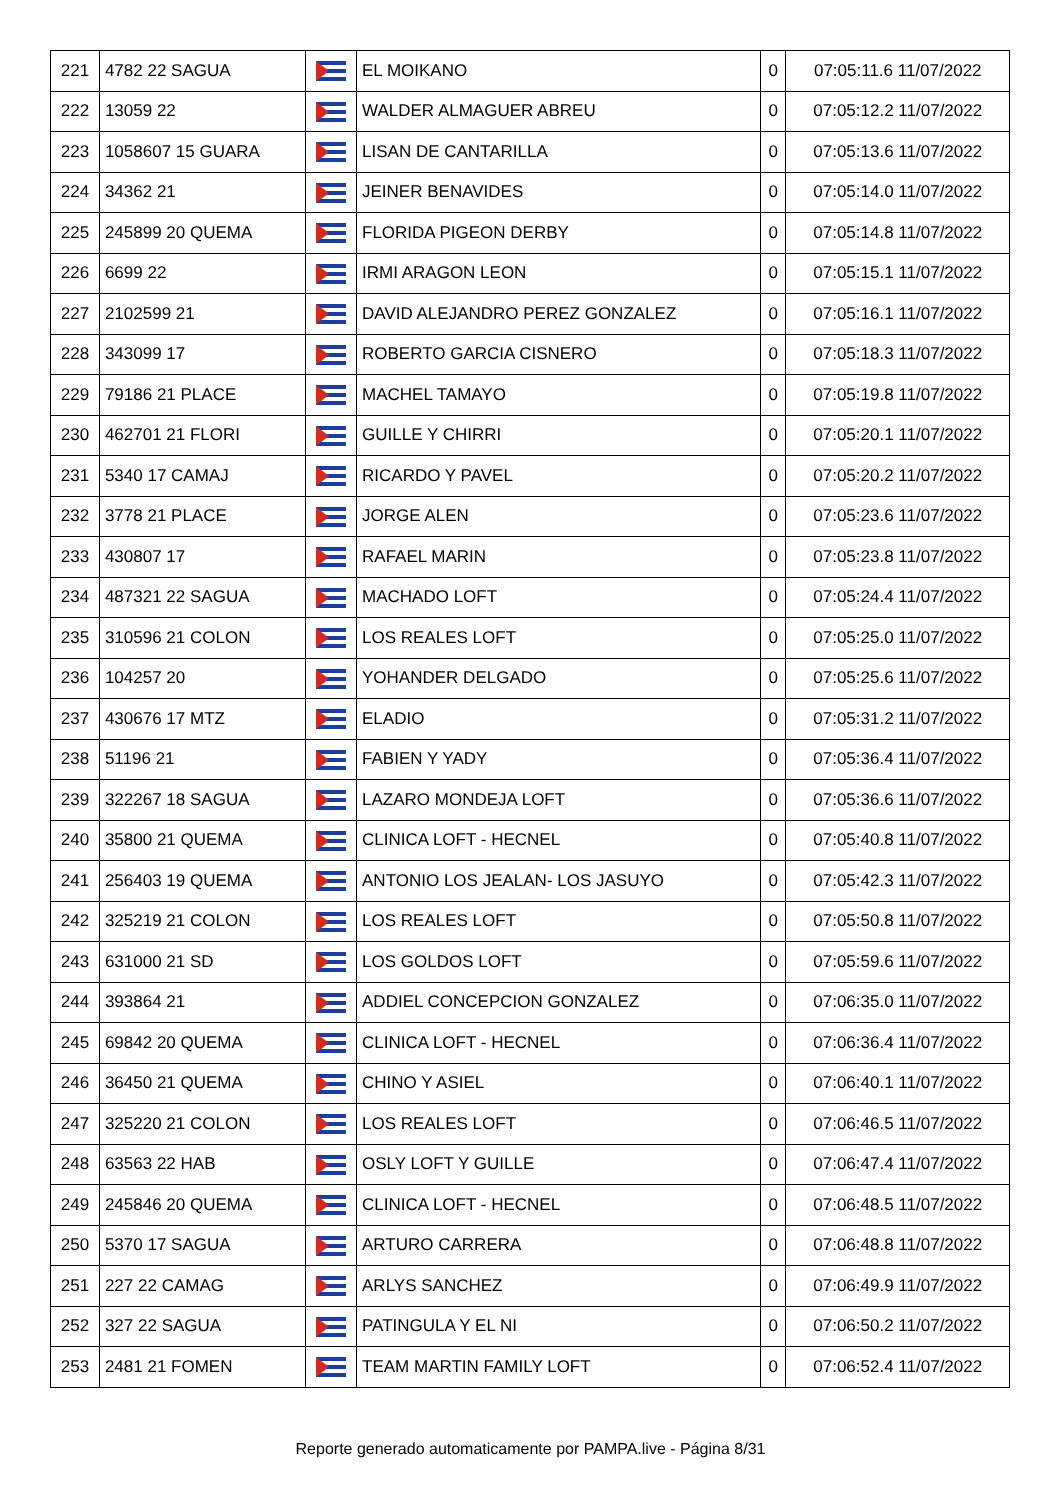| 221 | 4782 22 SAGUA | | EL MOIKANO | 0 | 07:05:11.6 11/07/2022 |
| 222 | 13059 22 | | WALDER ALMAGUER ABREU | 0 | 07:05:12.2 11/07/2022 |
| 223 | 1058607 15 GUARA | | LISAN DE CANTARILLA | 0 | 07:05:13.6 11/07/2022 |
| 224 | 34362 21 | | JEINER BENAVIDES | 0 | 07:05:14.0 11/07/2022 |
| 225 | 245899 20 QUEMA | | FLORIDA PIGEON DERBY | 0 | 07:05:14.8 11/07/2022 |
| 226 | 6699 22 | | IRMI ARAGON LEON | 0 | 07:05:15.1 11/07/2022 |
| 227 | 2102599 21 | | DAVID ALEJANDRO PEREZ GONZALEZ | 0 | 07:05:16.1 11/07/2022 |
| 228 | 343099 17 | | ROBERTO GARCIA CISNERO | 0 | 07:05:18.3 11/07/2022 |
| 229 | 79186 21 PLACE | | MACHEL TAMAYO | 0 | 07:05:19.8 11/07/2022 |
| 230 | 462701 21 FLORI | | GUILLE Y CHIRRI | 0 | 07:05:20.1 11/07/2022 |
| 231 | 5340 17 CAMAJ | | RICARDO Y PAVEL | 0 | 07:05:20.2 11/07/2022 |
| 232 | 3778 21 PLACE | | JORGE ALEN | 0 | 07:05:23.6 11/07/2022 |
| 233 | 430807 17 | | RAFAEL MARIN | 0 | 07:05:23.8 11/07/2022 |
| 234 | 487321 22 SAGUA | | MACHADO LOFT | 0 | 07:05:24.4 11/07/2022 |
| 235 | 310596 21 COLON | | LOS REALES LOFT | 0 | 07:05:25.0 11/07/2022 |
| 236 | 104257 20 | | YOHANDER DELGADO | 0 | 07:05:25.6 11/07/2022 |
| 237 | 430676 17 MTZ | | ELADIO | 0 | 07:05:31.2 11/07/2022 |
| 238 | 51196 21 | | FABIEN Y YADY | 0 | 07:05:36.4 11/07/2022 |
| 239 | 322267 18 SAGUA | | LAZARO MONDEJA LOFT | 0 | 07:05:36.6 11/07/2022 |
| 240 | 35800 21 QUEMA | | CLINICA LOFT - HECNEL | 0 | 07:05:40.8 11/07/2022 |
| 241 | 256403 19 QUEMA | | ANTONIO LOS JEALAN- LOS JASUYO | 0 | 07:05:42.3 11/07/2022 |
| 242 | 325219 21 COLON | | LOS REALES LOFT | 0 | 07:05:50.8 11/07/2022 |
| 243 | 631000 21 SD | | LOS GOLDOS LOFT | 0 | 07:05:59.6 11/07/2022 |
| 244 | 393864 21 | | ADDIEL CONCEPCION GONZALEZ | 0 | 07:06:35.0 11/07/2022 |
| 245 | 69842 20 QUEMA | | CLINICA LOFT - HECNEL | 0 | 07:06:36.4 11/07/2022 |
| 246 | 36450 21 QUEMA | | CHINO Y ASIEL | 0 | 07:06:40.1 11/07/2022 |
| 247 | 325220 21 COLON | | LOS REALES LOFT | 0 | 07:06:46.5 11/07/2022 |
| 248 | 63563 22 HAB | | OSLY LOFT Y GUILLE | 0 | 07:06:47.4 11/07/2022 |
| 249 | 245846 20 QUEMA | | CLINICA LOFT - HECNEL | 0 | 07:06:48.5 11/07/2022 |
| 250 | 5370 17 SAGUA | | ARTURO CARRERA | 0 | 07:06:48.8 11/07/2022 |
| 251 | 227 22 CAMAG | | ARLYS SANCHEZ | 0 | 07:06:49.9 11/07/2022 |
| 252 | 327 22 SAGUA | | PATINGULA Y EL NI | 0 | 07:06:50.2 11/07/2022 |
| 253 | 2481 21 FOMEN | | TEAM MARTIN FAMILY LOFT | 0 | 07:06:52.4 11/07/2022 |
Reporte generado automaticamente por PAMPA.live - Página 8/31